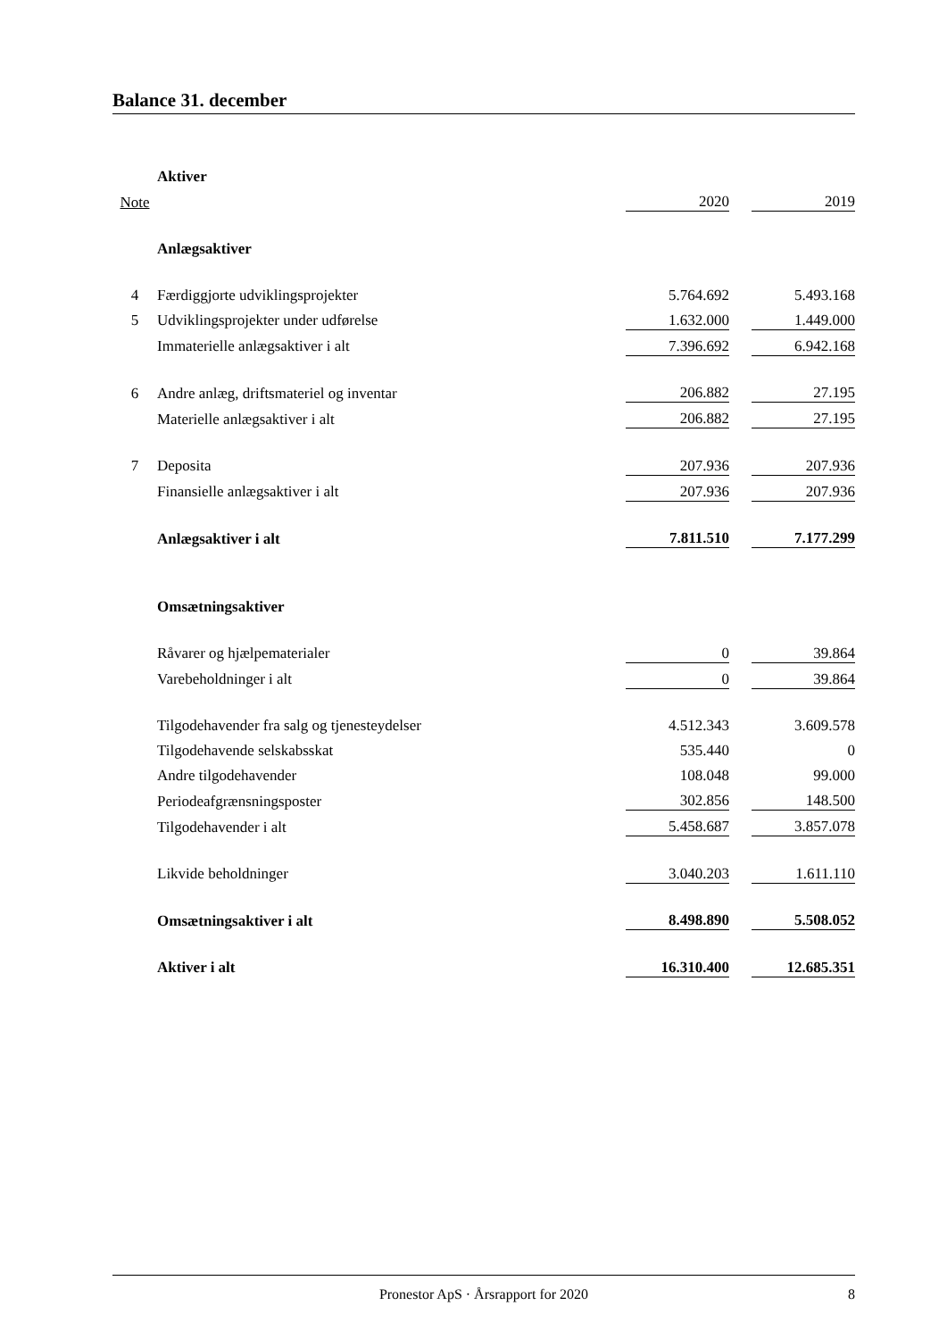Balance 31. december
| | Aktiver | | | |
| Note | | 2020 | | 2019 |
| | Anlægsaktiver | | | |
| 4 | Færdiggjorte udviklingsprojekter | 5.764.692 | | 5.493.168 |
| 5 | Udviklingsprojekter under udførelse | 1.632.000 | | 1.449.000 |
| | Immaterielle anlægsaktiver i alt | 7.396.692 | | 6.942.168 |
| 6 | Andre anlæg, driftsmateriel og inventar | 206.882 | | 27.195 |
| | Materielle anlægsaktiver i alt | 206.882 | | 27.195 |
| 7 | Deposita | 207.936 | | 207.936 |
| | Finansielle anlægsaktiver i alt | 207.936 | | 207.936 |
| | Anlægsaktiver i alt | 7.811.510 | | 7.177.299 |
| | Omsætningsaktiver | | | |
| | Råvarer og hjælpematerialer | 0 | | 39.864 |
| | Varebeholdninger i alt | 0 | | 39.864 |
| | Tilgodehavender fra salg og tjenesteydelser | 4.512.343 | | 3.609.578 |
| | Tilgodehavende selskabsskat | 535.440 | | 0 |
| | Andre tilgodehavender | 108.048 | | 99.000 |
| | Periodeafgrænsningsposter | 302.856 | | 148.500 |
| | Tilgodehavender i alt | 5.458.687 | | 3.857.078 |
| | Likvide beholdninger | 3.040.203 | | 1.611.110 |
| | Omsætningsaktiver i alt | 8.498.890 | | 5.508.052 |
| | Aktiver i alt | 16.310.400 | | 12.685.351 |
Pronestor ApS · Årsrapport for 2020 8